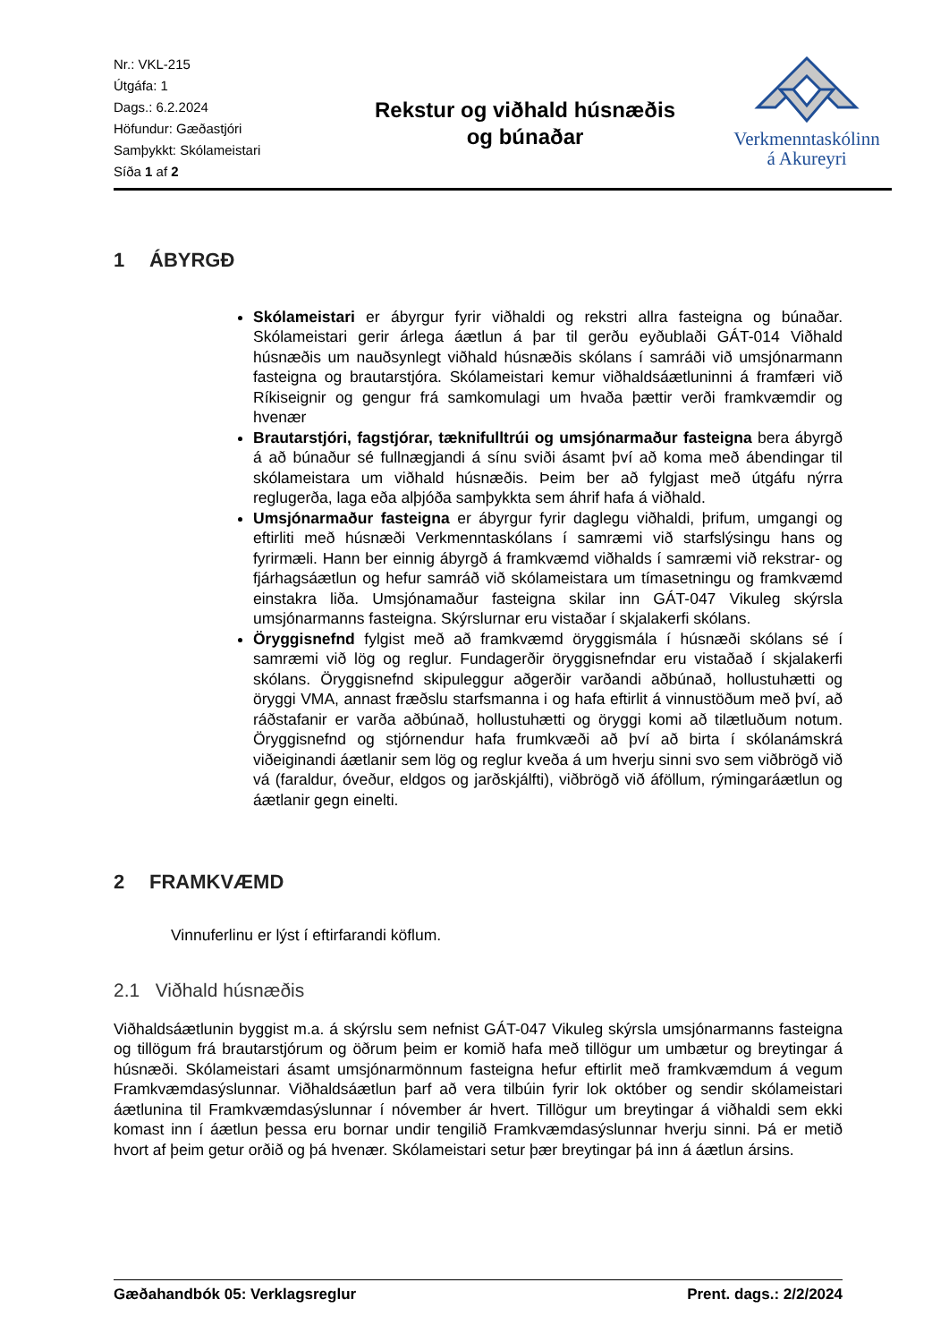Nr.: VKL-215
Útgáfa: 1
Dags.: 6.2.2024
Höfundur: Gæðastjóri
Samþykkt: Skólameistari
Síða 1 af 2
Rekstur og viðhald húsnæðis
og búnaðar
Verkmenntaskólinn
á Akureyri
1 ÁBYRGÐ
Skólameistari er ábyrgur fyrir viðhaldi og rekstri allra fasteigna og búnaðar. Skólameistari gerir árlega áætlun á þar til gerðu eyðublaði GÁT-014 Viðhald húsnæðis um nauðsynlegt viðhald húsnæðis skólans í samráði við umsjónarmann fasteigna og brautarstjóra. Skólameistari kemur viðhaldsáætluninni á framfæri við Ríkiseignir og gengur frá samkomulagi um hvaða þættir verði framkvæmdir og hvenær
Brautarstjóri, fagstjórar, tæknifulltrúi og umsjónarmaður fasteigna bera ábyrgð á að búnaður sé fullnægjandi á sínu sviði ásamt því að koma með ábendingar til skólameistara um viðhald húsnæðis. Þeim ber að fylgjast með útgáfu nýrra reglugerða, laga eða alþjóða samþykkta sem áhrif hafa á viðhald.
Umsjónarmaður fasteigna er ábyrgur fyrir daglegu viðhaldi, þrifum, umgangi og eftirliti með húsnæði Verkmenntaskólans í samræmi við starfslýsingu hans og fyrirmæli. Hann ber einnig ábyrgð á framkvæmd viðhalds í samræmi við rekstrar- og fjárhagsáætlun og hefur samráð við skólameistara um tímasetningu og framkvæmd einstakra liða. Umsjónamaður fasteigna skilar inn GÁT-047 Vikuleg skýrsla umsjónarmanns fasteigna. Skýrslurnar eru vistaðar í skjalakerfi skólans.
Öryggisnefnd fylgist með að framkvæmd öryggismála í húsnæði skólans sé í samræmi við lög og reglur. Fundagerðir öryggisnefndar eru vistaðað í skjalakerfi skólans. Öryggisnefnd skipuleggur aðgerðir varðandi aðbúnað, hollustuhætti og öryggi VMA, annast fræðslu starfsmanna i og hafa eftirlit á vinnustöðum með því, að ráðstafanir er varða aðbúnað, hollustuhætti og öryggi komi að tilætluðum notum. Öryggisnefnd og stjórnendur hafa frumkvæði að því að birta í skólanámskrá viðeiginandi áætlanir sem lög og reglur kveða á um hverju sinni svo sem viðbrögð við vá (faraldur, óveður, eldgos og jarðskjálfti), viðbrögð við áföllum, rýmingaráætlun og áætlanir gegn einelti.
2 FRAMKVÆMD
Vinnuferlinu er lýst í eftirfarandi köflum.
2.1 Viðhald húsnæðis
Viðhaldsáætlunin byggist m.a. á skýrslu sem nefnist GÁT-047 Vikuleg skýrsla umsjónarmanns fasteigna og tillögum frá brautarstjórum og öðrum þeim er komið hafa með tillögur um umbætur og breytingar á húsnæði. Skólameistari ásamt umsjónarmönnum fasteigna hefur eftirlit með framkvæmdum á vegum Framkvæmdasýslunnar. Viðhaldsáætlun þarf að vera tilbúin fyrir lok október og sendir skólameistari áætlunina til Framkvæmdasýslunnar í nóvember ár hvert. Tillögur um breytingar á viðhaldi sem ekki komast inn í áætlun þessa eru bornar undir tengilið Framkvæmdasýslunnar hverju sinni. Þá er metið hvort af þeim getur orðið og þá hvenær. Skólameistari setur þær breytingar þá inn á áætlun ársins.
Gæðahandbók 05: Verklagsreglur Prent. dags.: 2/2/2024